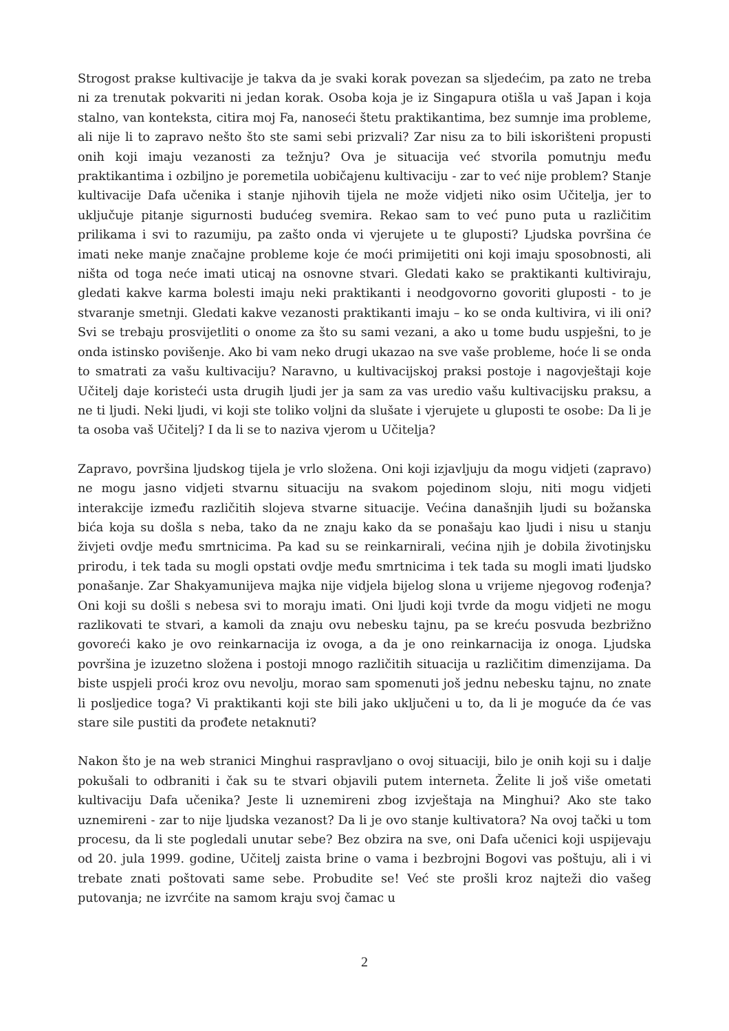Strogost prakse kultivacije je takva da je svaki korak povezan sa sljedećim, pa zato ne treba ni za trenutak pokvariti ni jedan korak. Osoba koja je iz Singapura otišla u vaš Japan i koja stalno, van konteksta, citira moj Fa, nanoseći štetu praktikantima, bez sumnje ima probleme, ali nije li to zapravo nešto što ste sami sebi prizvali? Zar nisu za to bili iskorišteni propusti onih koji imaju vezanosti za težnju? Ova je situacija već stvorila pomutnju među praktikantima i ozbiljno je poremetila uobičajenu kultivaciju - zar to već nije problem? Stanje kultivacije Dafa učenika i stanje njihovih tijela ne može vidjeti niko osim Učitelja, jer to uključuje pitanje sigurnosti budućeg svemira. Rekao sam to već puno puta u različitim prilikama i svi to razumiju, pa zašto onda vi vjerujete u te gluposti? Ljudska površina će imati neke manje značajne probleme koje će moći primijetiti oni koji imaju sposobnosti, ali ništa od toga neće imati uticaj na osnovne stvari. Gledati kako se praktikanti kultiviraju, gledati kakve karma bolesti imaju neki praktikanti i neodgovorno govoriti gluposti - to je stvaranje smetnji. Gledati kakve vezanosti praktikanti imaju – ko se onda kultivira, vi ili oni? Svi se trebaju prosvijetliti o onome za što su sami vezani, a ako u tome budu uspješni, to je onda istinsko povišenje. Ako bi vam neko drugi ukazao na sve vaše probleme, hoće li se onda to smatrati za vašu kultivaciju? Naravno, u kultivacijskoj praksi postoje i nagovještaji koje Učitelj daje koristeći usta drugih ljudi jer ja sam za vas uredio vašu kultivacijsku praksu, a ne ti ljudi. Neki ljudi, vi koji ste toliko voljni da slušate i vjerujete u gluposti te osobe: Da li je ta osoba vaš Učitelj? I da li se to naziva vjerom u Učitelja?
Zapravo, površina ljudskog tijela je vrlo složena. Oni koji izjavljuju da mogu vidjeti (zapravo) ne mogu jasno vidjeti stvarnu situaciju na svakom pojedinom sloju, niti mogu vidjeti interakcije između različitih slojeva stvarne situacije. Većina današnjih ljudi su božanska bića koja su došla s neba, tako da ne znaju kako da se ponašaju kao ljudi i nisu u stanju živjeti ovdje među smrtnicima. Pa kad su se reinkarnirali, većina njih je dobila životinjsku prirodu, i tek tada su mogli opstati ovdje među smrtnicima i tek tada su mogli imati ljudsko ponašanje. Zar Shakyamunijeva majka nije vidjela bijelog slona u vrijeme njegovog rođenja? Oni koji su došli s nebesa svi to moraju imati. Oni ljudi koji tvrde da mogu vidjeti ne mogu razlikovati te stvari, a kamoli da znaju ovu nebesku tajnu, pa se kreću posvuda bezbrižno govoreći kako je ovo reinkarnacija iz ovoga, a da je ono reinkarnacija iz onoga. Ljudska površina je izuzetno složena i postoji mnogo različitih situacija u različitim dimenzijama. Da biste uspjeli proći kroz ovu nevolju, morao sam spomenuti još jednu nebesku tajnu, no znate li posljedice toga? Vi praktikanti koji ste bili jako uključeni u to, da li je moguće da će vas stare sile pustiti da prođete netaknuti?
Nakon što je na web stranici Minghui raspravljano o ovoj situaciji, bilo je onih koji su i dalje pokušali to odbraniti i čak su te stvari objavili putem interneta. Želite li još više ometati kultivaciju Dafa učenika? Jeste li uznemireni zbog izvještaja na Minghui? Ako ste tako uznemireni - zar to nije ljudska vezanost? Da li je ovo stanje kultivatora? Na ovoj tački u tom procesu, da li ste pogledali unutar sebe? Bez obzira na sve, oni Dafa učenici koji uspijevaju od 20. jula 1999. godine, Učitelj zaista brine o vama i bezbrojni Bogovi vas poštuju, ali i vi trebate znati poštovati same sebe. Probudite se! Već ste prošli kroz najteži dio vašeg putovanja; ne izvrćite na samom kraju svoj čamac u
2